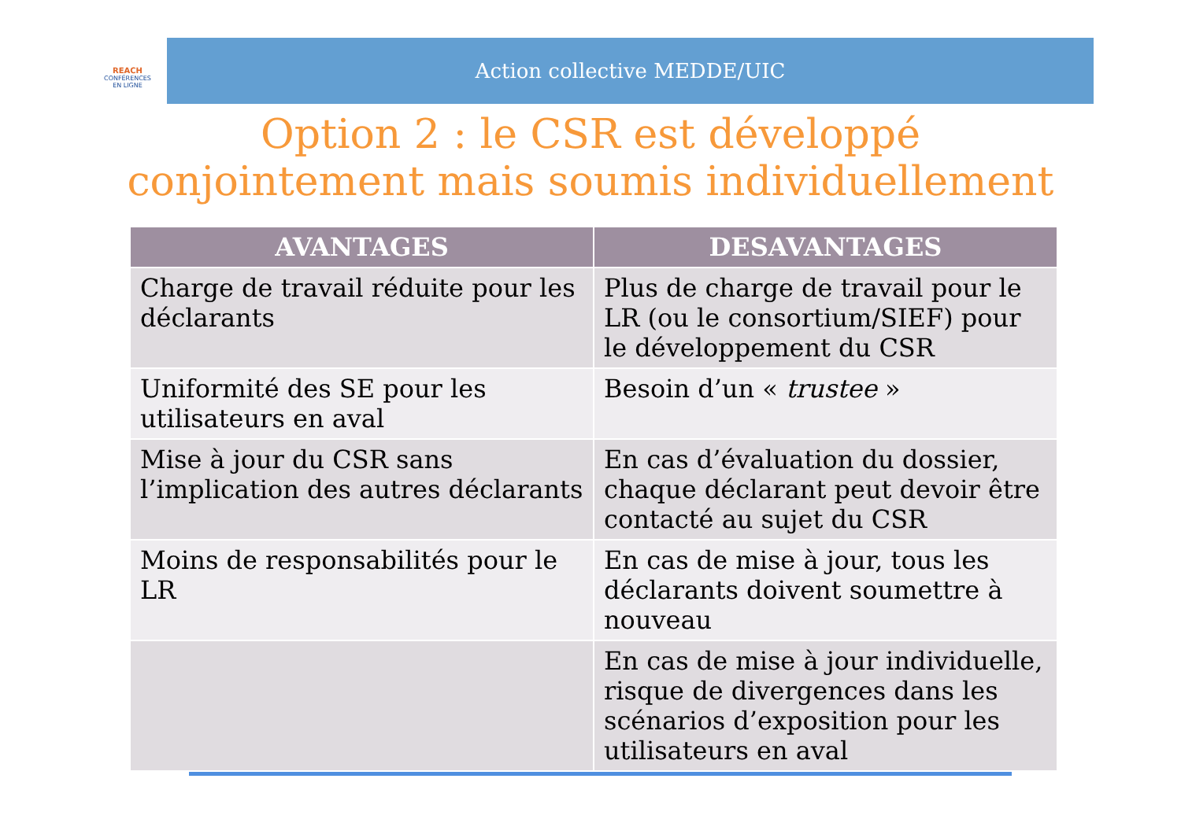REACH
CONFÉRENCES
EN LIGNE
Action collective MEDDE/UIC
Option 2 : le CSR est développé conjointement mais soumis individuellement
| AVANTAGES | DESAVANTAGES |
| --- | --- |
| Charge de travail réduite pour les déclarants | Plus de charge de travail pour le LR (ou le consortium/SIEF) pour le développement du CSR |
| Uniformité des SE pour les utilisateurs en aval | Besoin d’un « trustee » |
| Mise à jour du CSR sans l’implication des autres déclarants | En cas d’évaluation du dossier, chaque déclarant peut devoir être contacté au sujet du CSR |
| Moins de responsabilités pour le LR | En cas de mise à jour, tous les déclarants doivent soumettre à nouveau |
| | En cas de mise à jour individuelle, risque de divergences dans les scénarios d’exposition pour les utilisateurs en aval |